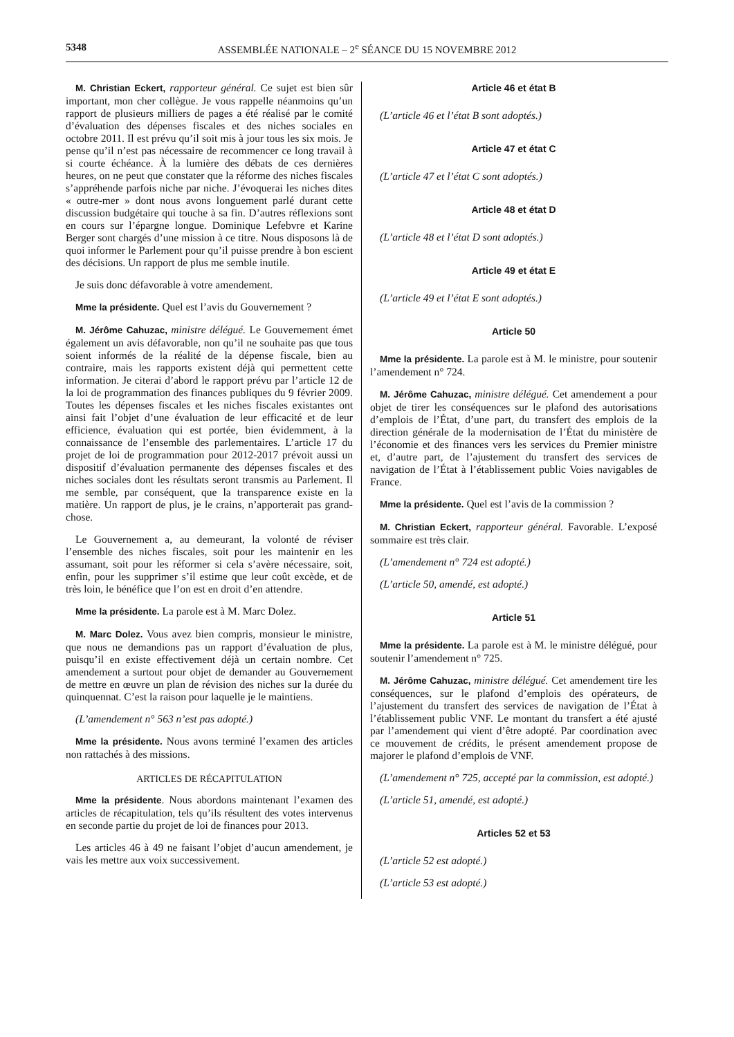5348 ASSEMBLÉE NATIONALE – 2<sup>e</sup> SÉANCE DU 15 NOVEMBRE 2012
M. Christian Eckert, rapporteur général. Ce sujet est bien sûr important, mon cher collègue. Je vous rappelle néanmoins qu’un rapport de plusieurs milliers de pages a été réalisé par le comité d’évaluation des dépenses fiscales et des niches sociales en octobre 2011. Il est prévu qu’il soit mis à jour tous les six mois. Je pense qu’il n’est pas nécessaire de recommencer ce long travail à si courte échéance. À la lumière des débats de ces dernières heures, on ne peut que constater que la réforme des niches fiscales s’appréhende parfois niche par niche. J’évoquerai les niches dites « outre-mer » dont nous avons longuement parlé durant cette discussion budgétaire qui touche à sa fin. D’autres réflexions sont en cours sur l’épargne longue. Dominique Lefebvre et Karine Berger sont chargés d’une mission à ce titre. Nous disposons là de quoi informer le Parlement pour qu’il puisse prendre à bon escient des décisions. Un rapport de plus me semble inutile.
Je suis donc défavorable à votre amendement.
Mme la présidente. Quel est l’avis du Gouvernement ?
M. Jérôme Cahuzac, ministre délégué. Le Gouvernement émet également un avis défavorable, non qu’il ne souhaite pas que tous soient informés de la réalité de la dépense fiscale, bien au contraire, mais les rapports existent déjà qui permettent cette information. Je citerai d’abord le rapport prévu par l’article 12 de la loi de programmation des finances publiques du 9 février 2009. Toutes les dépenses fiscales et les niches fiscales existantes ont ainsi fait l’objet d’une évaluation de leur efficacité et de leur efficience, évaluation qui est portée, bien évidemment, à la connaissance de l’ensemble des parlementaires. L’article 17 du projet de loi de programmation pour 2012-2017 prévoit aussi un dispositif d’évaluation permanente des dépenses fiscales et des niches sociales dont les résultats seront transmis au Parlement. Il me semble, par conséquent, que la transparence existe en la matière. Un rapport de plus, je le crains, n’apporterait pas grand-chose.
Le Gouvernement a, au demeurant, la volonté de réviser l’ensemble des niches fiscales, soit pour les maintenir en les assumant, soit pour les réformer si cela s’avère nécessaire, soit, enfin, pour les supprimer s’il estime que leur coût excède, et de très loin, le bénéfice que l’on est en droit d’en attendre.
Mme la présidente. La parole est à M. Marc Dolez.
M. Marc Dolez. Vous avez bien compris, monsieur le ministre, que nous ne demandions pas un rapport d’évaluation de plus, puisqu’il en existe effectivement déjà un certain nombre. Cet amendement a surtout pour objet de demander au Gouvernement de mettre en œuvre un plan de révision des niches sur la durée du quinquennat. C’est la raison pour laquelle je le maintiens.
(L’amendement n° 563 n’est pas adopté.)
Mme la présidente. Nous avons terminé l’examen des articles non rattachés à des missions.
ARTICLES DE RÉCAPITULATION
Mme la présidente. Nous abordons maintenant l’examen des articles de récapitulation, tels qu’ils résultent des votes intervenus en seconde partie du projet de loi de finances pour 2013.
Les articles 46 à 49 ne faisant l’objet d’aucun amendement, je vais les mettre aux voix successivement.
Article 46 et état B
(L’article 46 et l’état B sont adoptés.)
Article 47 et état C
(L’article 47 et l’état C sont adoptés.)
Article 48 et état D
(L’article 48 et l’état D sont adoptés.)
Article 49 et état E
(L’article 49 et l’état E sont adoptés.)
Article 50
Mme la présidente. La parole est à M. le ministre, pour soutenir l’amendement n° 724.
M. Jérôme Cahuzac, ministre délégué. Cet amendement a pour objet de tirer les conséquences sur le plafond des autorisations d’emplois de l’État, d’une part, du transfert des emplois de la direction générale de la modernisation de l’État du ministère de l’économie et des finances vers les services du Premier ministre et, d’autre part, de l’ajustement du transfert des services de navigation de l’État à l’établissement public Voies navigables de France.
Mme la présidente. Quel est l’avis de la commission ?
M. Christian Eckert, rapporteur général. Favorable. L’exposé sommaire est très clair.
(L’amendement n° 724 est adopté.)
(L’article 50, amendé, est adopté.)
Article 51
Mme la présidente. La parole est à M. le ministre délégué, pour soutenir l’amendement n° 725.
M. Jérôme Cahuzac, ministre délégué. Cet amendement tire les conséquences, sur le plafond d’emplois des opérateurs, de l’ajustement du transfert des services de navigation de l’État à l’établissement public VNF. Le montant du transfert a été ajusté par l’amendement qui vient d’être adopté. Par coordination avec ce mouvement de crédits, le présent amendement propose de majorer le plafond d’emplois de VNF.
(L’amendement n° 725, accepté par la commission, est adopté.)
(L’article 51, amendé, est adopté.)
Articles 52 et 53
(L’article 52 est adopté.)
(L’article 53 est adopté.)